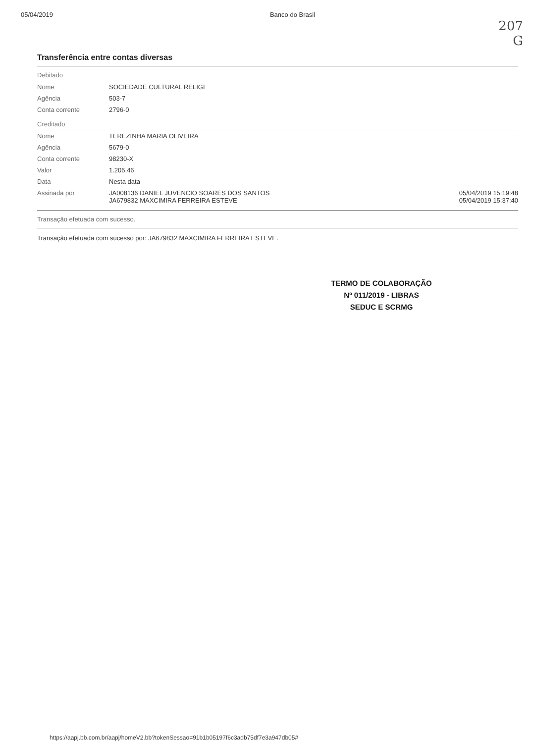05/04/2019 Banco do Brasil
207
G
Transferência entre contas diversas
Debitado
| Nome | SOCIEDADE CULTURAL RELIGI | |
| Agência | 503-7 | |
| Conta corrente | 2796-0 | |
Creditado
| Nome | TEREZINHA MARIA OLIVEIRA | |
| Agência | 5679-0 | |
| Conta corrente | 98230-X | |
| Valor | 1.205,46 | |
| Data | Nesta data | |
| Assinada por | JA008136 DANIEL JUVENCIO SOARES DOS SANTOS JA679832 MAXCIMIRA FERREIRA ESTEVE | 05/04/2019 15:19:48 05/04/2019 15:37:40 |
Transação efetuada com sucesso.
Transação efetuada com sucesso por: JA679832 MAXCIMIRA FERREIRA ESTEVE.
TERMO DE COLABORAÇÃO
Nº 011/2019 - LIBRAS
SEDUC E SCRMG
https://aapj.bb.com.br/aapj/homeV2.bb?tokenSessao=91b1b05197f6c3adb75df7e3a947db05#